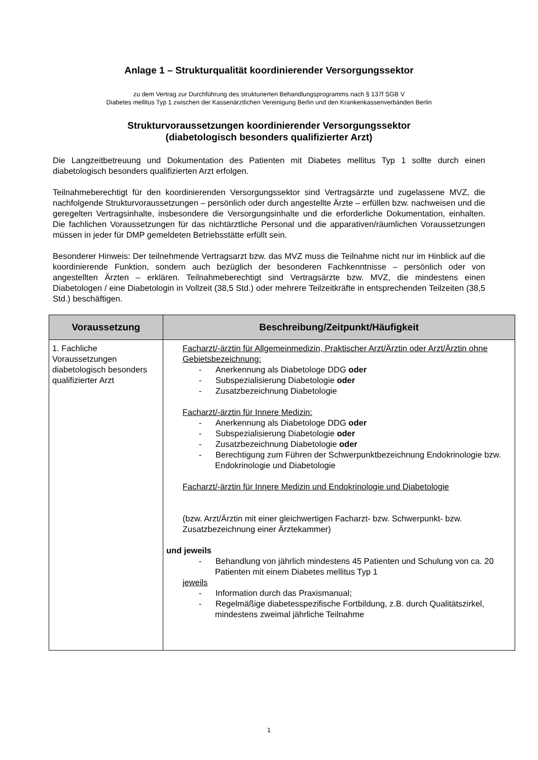Anlage 1 – Strukturqualität koordinierender Versorgungssektor
zu dem Vertrag zur Durchführung des strukturierten Behandlungsprogramms nach § 137f SGB V
Diabetes mellitus Typ 1 zwischen der Kassenärztlichen Vereinigung Berlin und den Krankenkassenverbänden Berlin
Strukturvoraussetzungen koordinierender Versorgungssektor
(diabetologisch besonders qualifizierter Arzt)
Die Langzeitbetreuung und Dokumentation des Patienten mit Diabetes mellitus Typ 1 sollte durch einen diabetologisch besonders qualifizierten Arzt erfolgen.
Teilnahmeberechtigt für den koordinierenden Versorgungssektor sind Vertragsärzte und zugelassene MVZ, die nachfolgende Strukturvoraussetzungen – persönlich oder durch angestellte Ärzte – erfüllen bzw. nachweisen und die geregelten Vertragsinhalte, insbesondere die Versorgungsinhalte und die erforderliche Dokumentation, einhalten. Die fachlichen Voraussetzungen für das nichtärztliche Personal und die apparativen/räumlichen Voraussetzungen müssen in jeder für DMP gemeldeten Betriebsstätte erfüllt sein.
Besonderer Hinweis: Der teilnehmende Vertragsarzt bzw. das MVZ muss die Teilnahme nicht nur im Hinblick auf die koordinierende Funktion, sondern auch bezüglich der besonderen Fachkenntnisse – persönlich oder von angestellten Ärzten – erklären. Teilnahmeberechtigt sind Vertragsärzte bzw. MVZ, die mindestens einen Diabetologen / eine Diabetologin in Vollzeit (38,5 Std.) oder mehrere Teilzeitkräfte in entsprechenden Teilzeiten (38,5 Std.) beschäftigen.
| Voraussetzung | Beschreibung/Zeitpunkt/Häufigkeit |
| --- | --- |
| 1. Fachliche Voraussetzungen diabetologisch besonders qualifizierter Arzt | Facharzt/-ärztin für Allgemeinmedizin, Praktischer Arzt/Ärztin oder Arzt/Ärztin ohne Gebietsbezeichnung: - Anerkennung als Diabetologe DDG oder - Subspezialisierung Diabetologie oder - Zusatzbezeichnung Diabetologie Facharzt/-ärztin für Innere Medizin: - Anerkennung als Diabetologe DDG oder - Subspezialisierung Diabetologie oder - Zusatzbezeichnung Diabetologie oder - Berechtigung zum Führen der Schwerpunktbezeichnung Endokrinologie bzw. Endokrinologie und Diabetologie Facharzt/-ärztin für Innere Medizin und Endokrinologie und Diabetologie (bzw. Arzt/Ärztin mit einer gleichwertigen Facharzt- bzw. Schwerpunkt- bzw. Zusatzbezeichnung einer Ärztekammer) und jeweils - Behandlung von jährlich mindestens 45 Patienten und Schulung von ca. 20 Patienten mit einem Diabetes mellitus Typ 1 jeweils - Information durch das Praxismanual; - Regelmäßige diabetesspezifische Fortbildung, z.B. durch Qualitätszirkel, mindestens zweimal jährliche Teilnahme |
1